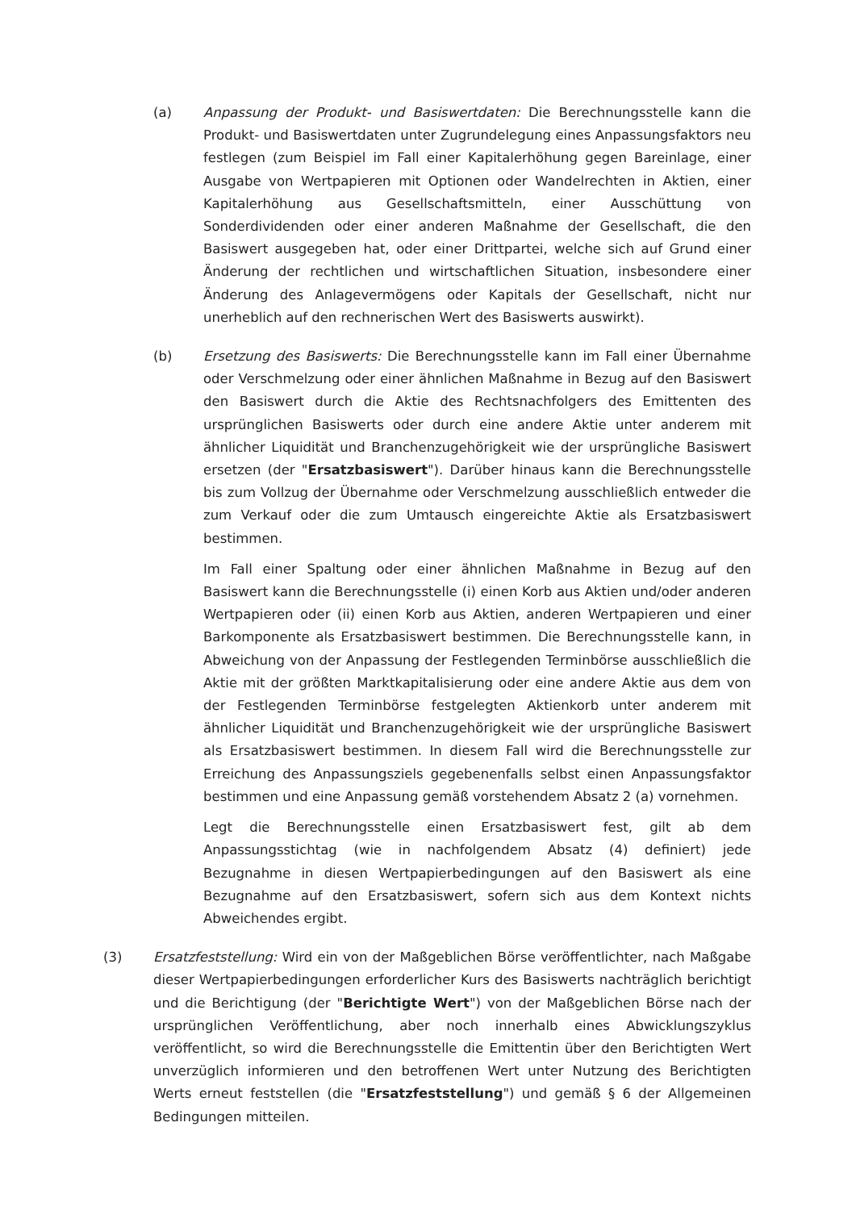(a) Anpassung der Produkt- und Basiswertdaten: Die Berechnungsstelle kann die Produkt- und Basiswertdaten unter Zugrundelegung eines Anpassungsfaktors neu festlegen (zum Beispiel im Fall einer Kapitalerhöhung gegen Bareinlage, einer Ausgabe von Wertpapieren mit Optionen oder Wandelrechten in Aktien, einer Kapitalerhöhung aus Gesellschaftsmitteln, einer Ausschüttung von Sonderdividenden oder einer anderen Maßnahme der Gesellschaft, die den Basiswert ausgegeben hat, oder einer Drittpartei, welche sich auf Grund einer Änderung der rechtlichen und wirtschaftlichen Situation, insbesondere einer Änderung des Anlagevermögens oder Kapitals der Gesellschaft, nicht nur unerheblich auf den rechnerischen Wert des Basiswerts auswirkt).
(b) Ersetzung des Basiswerts: Die Berechnungsstelle kann im Fall einer Übernahme oder Verschmelzung oder einer ähnlichen Maßnahme in Bezug auf den Basiswert den Basiswert durch die Aktie des Rechtsnachfolgers des Emittenten des ursprünglichen Basiswerts oder durch eine andere Aktie unter anderem mit ähnlicher Liquidität und Branchenzugehörigkeit wie der ursprüngliche Basiswert ersetzen (der "Ersatzbasiswert"). Darüber hinaus kann die Berechnungsstelle bis zum Vollzug der Übernahme oder Verschmelzung ausschließlich entweder die zum Verkauf oder die zum Umtausch eingereichte Aktie als Ersatzbasiswert bestimmen.
Im Fall einer Spaltung oder einer ähnlichen Maßnahme in Bezug auf den Basiswert kann die Berechnungsstelle (i) einen Korb aus Aktien und/oder anderen Wertpapieren oder (ii) einen Korb aus Aktien, anderen Wertpapieren und einer Barkomponente als Ersatzbasiswert bestimmen. Die Berechnungsstelle kann, in Abweichung von der Anpassung der Festlegenden Terminbörse ausschließlich die Aktie mit der größten Marktkapitalisierung oder eine andere Aktie aus dem von der Festlegenden Terminbörse festgelegten Aktienkorb unter anderem mit ähnlicher Liquidität und Branchenzugehörigkeit wie der ursprüngliche Basiswert als Ersatzbasiswert bestimmen. In diesem Fall wird die Berechnungsstelle zur Erreichung des Anpassungsziels gegebenenfalls selbst einen Anpassungsfaktor bestimmen und eine Anpassung gemäß vorstehendem Absatz 2 (a) vornehmen.
Legt die Berechnungsstelle einen Ersatzbasiswert fest, gilt ab dem Anpassungsstichtag (wie in nachfolgendem Absatz (4) definiert) jede Bezugnahme in diesen Wertpapierbedingungen auf den Basiswert als eine Bezugnahme auf den Ersatzbasiswert, sofern sich aus dem Kontext nichts Abweichendes ergibt.
(3) Ersatzfeststellung: Wird ein von der Maßgeblichen Börse veröffentlichter, nach Maßgabe dieser Wertpapierbedingungen erforderlicher Kurs des Basiswerts nachträglich berichtigt und die Berichtigung (der "Berichtigte Wert") von der Maßgeblichen Börse nach der ursprünglichen Veröffentlichung, aber noch innerhalb eines Abwicklungszyklus veröffentlicht, so wird die Berechnungsstelle die Emittentin über den Berichtigten Wert unverzüglich informieren und den betroffenen Wert unter Nutzung des Berichtigten Werts erneut feststellen (die "Ersatzfeststellung") und gemäß § 6 der Allgemeinen Bedingungen mitteilen.